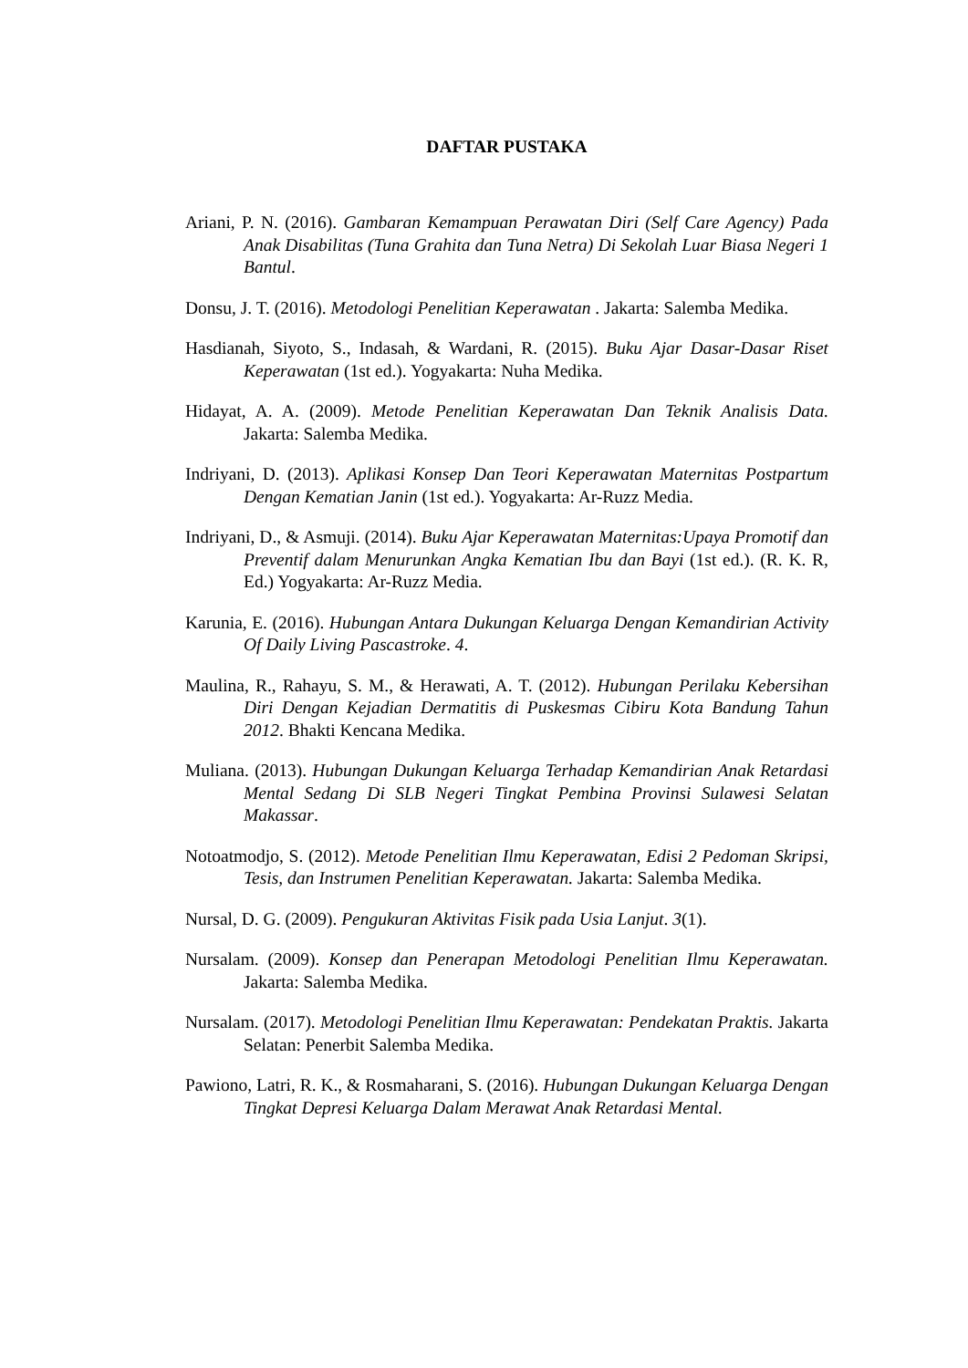DAFTAR PUSTAKA
Ariani, P. N. (2016). Gambaran Kemampuan Perawatan Diri (Self Care Agency) Pada Anak Disabilitas (Tuna Grahita dan Tuna Netra) Di Sekolah Luar Biasa Negeri 1 Bantul.
Donsu, J. T. (2016). Metodologi Penelitian Keperawatan . Jakarta: Salemba Medika.
Hasdianah, Siyoto, S., Indasah, & Wardani, R. (2015). Buku Ajar Dasar-Dasar Riset Keperawatan (1st ed.). Yogyakarta: Nuha Medika.
Hidayat, A. A. (2009). Metode Penelitian Keperawatan Dan Teknik Analisis Data. Jakarta: Salemba Medika.
Indriyani, D. (2013). Aplikasi Konsep Dan Teori Keperawatan Maternitas Postpartum Dengan Kematian Janin (1st ed.). Yogyakarta: Ar-Ruzz Media.
Indriyani, D., & Asmuji. (2014). Buku Ajar Keperawatan Maternitas:Upaya Promotif dan Preventif dalam Menurunkan Angka Kematian Ibu dan Bayi (1st ed.). (R. K. R, Ed.) Yogyakarta: Ar-Ruzz Media.
Karunia, E. (2016). Hubungan Antara Dukungan Keluarga Dengan Kemandirian Activity Of Daily Living Pascastroke. 4.
Maulina, R., Rahayu, S. M., & Herawati, A. T. (2012). Hubungan Perilaku Kebersihan Diri Dengan Kejadian Dermatitis di Puskesmas Cibiru Kota Bandung Tahun 2012. Bhakti Kencana Medika.
Muliana. (2013). Hubungan Dukungan Keluarga Terhadap Kemandirian Anak Retardasi Mental Sedang Di SLB Negeri Tingkat Pembina Provinsi Sulawesi Selatan Makassar.
Notoatmodjo, S. (2012). Metode Penelitian Ilmu Keperawatan, Edisi 2 Pedoman Skripsi, Tesis, dan Instrumen Penelitian Keperawatan. Jakarta: Salemba Medika.
Nursal, D. G. (2009). Pengukuran Aktivitas Fisik pada Usia Lanjut. 3(1).
Nursalam. (2009). Konsep dan Penerapan Metodologi Penelitian Ilmu Keperawatan. Jakarta: Salemba Medika.
Nursalam. (2017). Metodologi Penelitian Ilmu Keperawatan: Pendekatan Praktis. Jakarta Selatan: Penerbit Salemba Medika.
Pawiono, Latri, R. K., & Rosmaharani, S. (2016). Hubungan Dukungan Keluarga Dengan Tingkat Depresi Keluarga Dalam Merawat Anak Retardasi Mental.